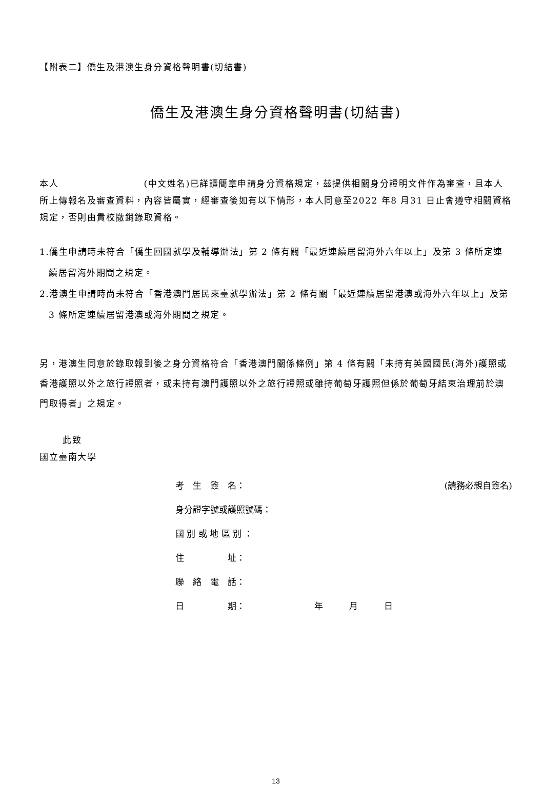【附表二】僑生及港澳生身分資格聲明書(切結書)
僑生及港澳生身分資格聲明書(切結書)
本人　　　　　　　　　(中文姓名)已詳讀簡章申請身分資格規定，茲提供相關身分證明文件作為審查，且本人所上傳報名及審查資料，內容皆屬實，經審查後如有以下情形，本人同意至2022 年8 月31 日止會遵守相關資格規定，否則由貴校撤銷錄取資格。
1.僑生申請時未符合「僑生回國就學及輔導辦法」第 2 條有關「最近連續居留海外六年以上」及第 3 條所定連續居留海外期間之規定。
2.港澳生申請時尚未符合「香港澳門居民來臺就學辦法」第 2 條有關「最近連續居留港澳或海外六年以上」及第 3 條所定連續居留港澳或海外期間之規定。
另，港澳生同意於錄取報到後之身分資格符合「香港澳門關係條例」第 4 條有關「未持有英國國民(海外)護照或香港護照以外之旅行證照者，或未持有澳門護照以外之旅行證照或雖持葡萄牙護照但係於葡萄牙結束治理前於澳門取得者」之規定。
此致
國立臺南大學
考　生　簽　名： (請務必親自簽名)
身分證字號或護照號碼：
國 別 或 地 區 別 ：
住　　　　　址：
聯　絡　電　話：
日　　　　　期：　　　年　　　月　　　日
13